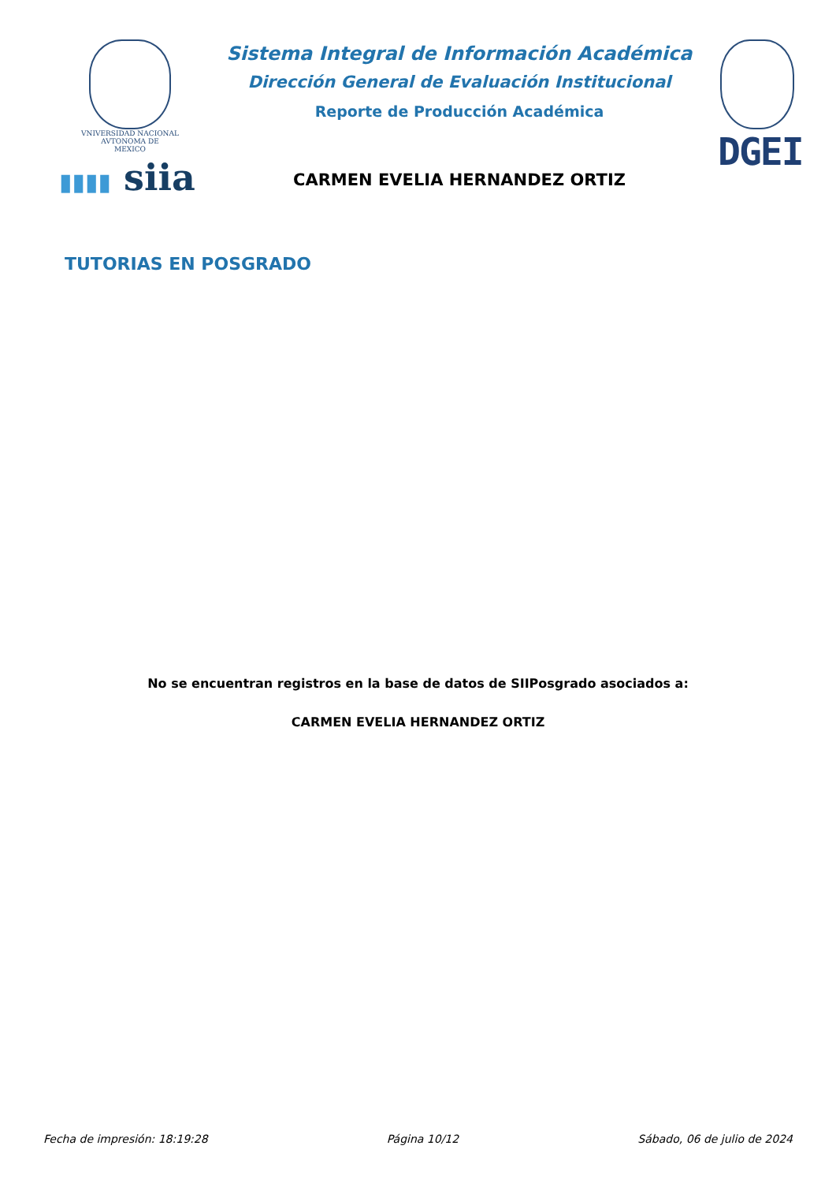VNIVERSIDAD NACIONAL
AVTONOMA DE
MEXICO
▮▮▮▮ siia
Sistema Integral de Información Académica
Dirección General de Evaluación Institucional
Reporte de Producción Académica
CARMEN EVELIA HERNANDEZ ORTIZ
DGEI
TUTORIAS EN POSGRADO
No se encuentran registros en la base de datos de SIIPosgrado asociados a:
CARMEN EVELIA HERNANDEZ ORTIZ
Fecha de impresión: 18:19:28 Página 10/12 Sábado, 06 de julio de 2024